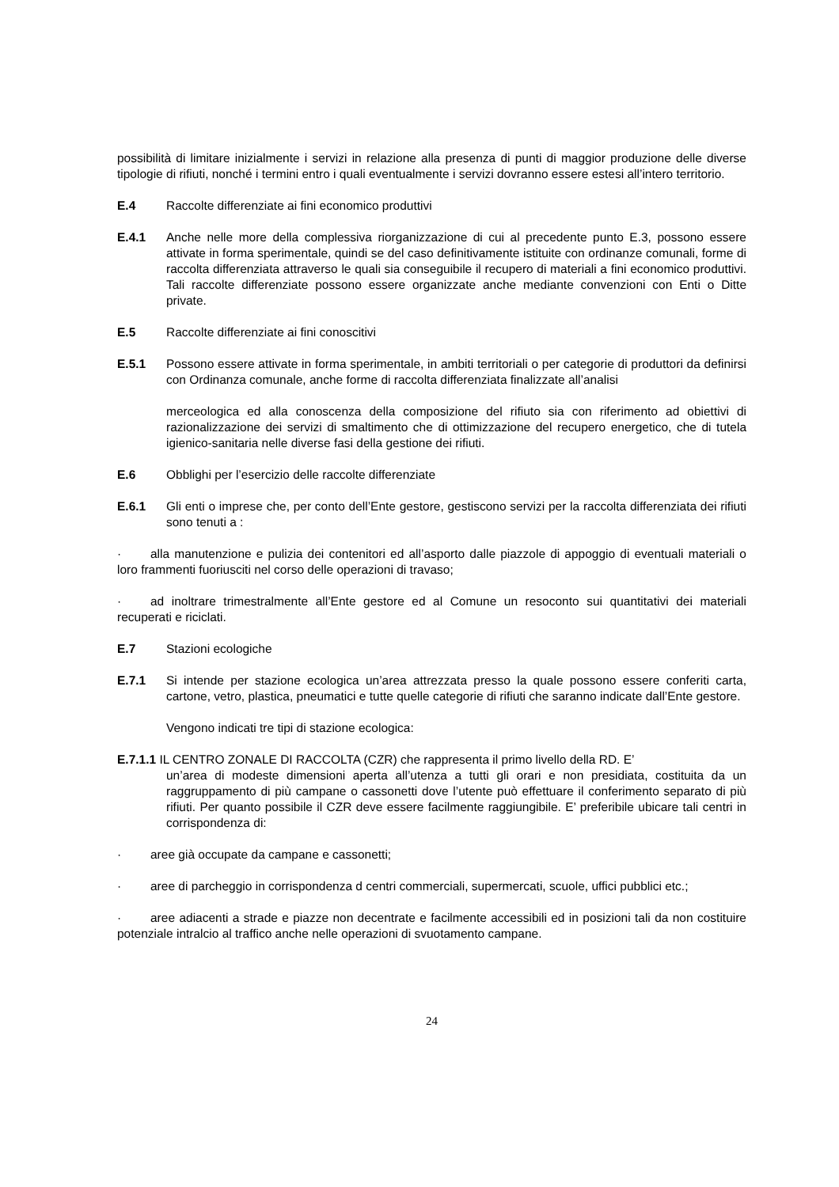possibilità di limitare inizialmente i servizi in relazione alla presenza di punti di maggior produzione delle diverse tipologie di rifiuti, nonché i termini entro i quali eventualmente i servizi dovranno essere estesi all’intero territorio.
E.4 Raccolte differenziate ai fini economico produttivi
E.4.1 Anche nelle more della complessiva riorganizzazione di cui al precedente punto E.3, possono essere attivate in forma sperimentale, quindi se del caso definitivamente istituite con ordinanze comunali, forme di raccolta differenziata attraverso le quali sia conseguibile il recupero di materiali a fini economico produttivi. Tali raccolte differenziate possono essere organizzate anche mediante convenzioni con Enti o Ditte private.
E.5 Raccolte differenziate ai fini conoscitivi
E.5.1 Possono essere attivate in forma sperimentale, in ambiti territoriali o per categorie di produttori da definirsi con Ordinanza comunale, anche forme di raccolta differenziata finalizzate all’analisi
merceologica ed alla conoscenza della composizione del rifiuto sia con riferimento ad obiettivi di razionalizzazione dei servizi di smaltimento che di ottimizzazione del recupero energetico, che di tutela igienico-sanitaria nelle diverse fasi della gestione dei rifiuti.
E.6 Obblighi per l’esercizio delle raccolte differenziate
E.6.1 Gli enti o imprese che, per conto dell’Ente gestore, gestiscono servizi per la raccolta differenziata dei rifiuti sono tenuti a :
· alla manutenzione e pulizia dei contenitori ed all’asporto dalle piazzole di appoggio di eventuali materiali o loro frammenti fuoriusciti nel corso delle operazioni di travaso;
· ad inoltrare trimestralmente all’Ente gestore ed al Comune un resoconto sui quantitativi dei materiali recuperati e riciclati.
E.7 Stazioni ecologiche
E.7.1 Si intende per stazione ecologica un’area attrezzata presso la quale possono essere conferiti carta, cartone, vetro, plastica, pneumatici e tutte quelle categorie di rifiuti che saranno indicate dall’Ente gestore.
Vengono indicati tre tipi di stazione ecologica:
E.7.1.1 IL CENTRO ZONALE DI RACCOLTA (CZR) che rappresenta il primo livello della RD. E’
un’area di modeste dimensioni aperta all’utenza a tutti gli orari e non presidiata, costituita da un raggruppamento di più campane o cassonetti dove l’utente può effettuare il conferimento separato di più rifiuti. Per quanto possibile il CZR deve essere facilmente raggiungibile. E’ preferibile ubicare tali centri in corrispondenza di:
· aree già occupate da campane e cassonetti;
· aree di parcheggio in corrispondenza d centri commerciali, supermercati, scuole, uffici pubblici etc.;
· aree adiacenti a strade e piazze non decentrate e facilmente accessibili ed in posizioni tali da non costituire potenziale intralcio al traffico anche nelle operazioni di svuotamento campane.
24